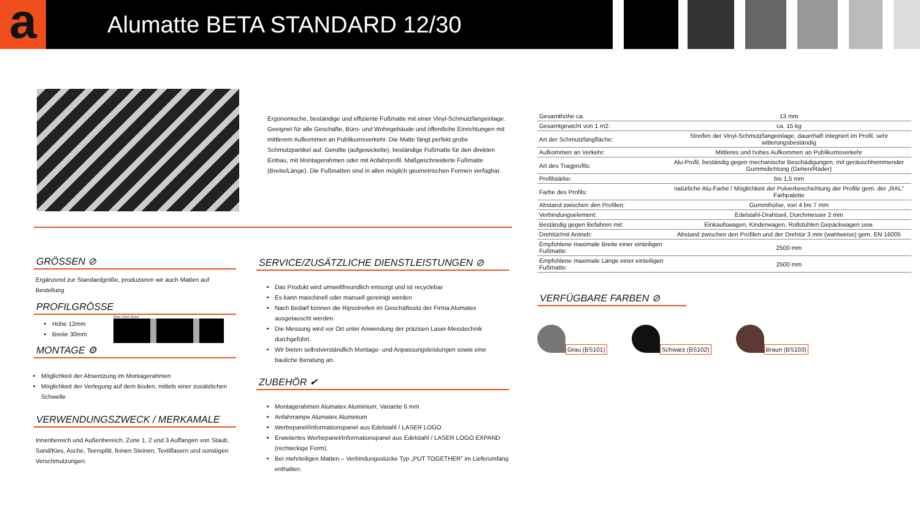a
Alumatte BETA STANDARD 12/30
Ergonomische, beständige und effiziente Fußmatte mit einer Vinyl-Schmutzfangeinlage. Geeignet für alle Geschäfte, Büro- und Wohngebäude und öffentliche Einrichtungen mit mittlerem Aufkommen an Publikumsverkehr. Die Matte fängt perfekt grobe Schmutzpartikel auf. Gerollte (aufgewickelte), beständige Fußmatte für den direkten Einbau, mit Montagerahmen oder mit Anfahrprofil. Maßgeschneiderte Fußmatte (Breite/Länge). Die Fußmatten sind in allen möglich geometrischen Formen verfügbar.
GRÖSSEN ⊘
Ergänzend zur Standardgröße, produzieren wir auch Matten auf Bestellung
PROFILGRÖSSE
Höhe 12mm
Breite 30mm
5mm 12mm 30mm
MONTAGE ⚙
Möglichkeit der Absentzung im Montagerahmen
Möglichkeit der Verlegung auf dem Boden, mittels einer zusätzlichen Schwelle
VERWENDUNGSZWECK / MERKAMALE
Innenbereich und Außenbereich, Zone 1, 2 und 3 Auffangen von Staub, Sand/Kies, Asche, Teersplitt, feinen Steinen, Textilfasern und sonstigen Verschmutzungen.
SERVICE/ZUSÄTZLICHE DIENSTLEISTUNGEN ⊘
Das Produkt wird umweltfreundlich entsorgt und ist recyclebar
Es kann maschinell oder manuell gereinigt werden
Nach Bedarf können die Ripsstreifen im Geschäftssitz der Firma Alumatex ausgetauscht werden.
Die Messung wird vor Ort unter Anwendung der präzisen Laser-Messtechnik durchgeführt.
Wir bieten selbstverständlich Montage- und Anpassungsleistungen sowie eine bauliche Beratung an.
ZUBEHÖR ✔
Montagerahmen Alumatex Aluminium, Variante 6 mm
Anfahrrampe Alumatex Aluminium
Werbepanel/Informationspanel aus Edelstahl / LASER LOGO
Erweitertes Werbepanel/Informationspanel aus Edelstahl / LASER LOGO EXPAND (rechteckige Form).
Bei mehrteiligen Matten – Verbindungsstücke Typ „PUT TOGETHER” im Lieferumfang enthalten.
| Gesamthöhe ca. | 13 mm |
| Gesamtgewicht von 1 m2: | ca. 15 kg |
| Art der Schmutzfangfläche: | Streifen der Vinyl-Schmutzfangeinlage, dauerhaft integriert im Profil, sehr witterungsbeständig |
| Aufkommen an Verkehr: | Mittleres und hohes Aufkommen an Publikumsverkehr |
| Art des Tragprofils: | Alu-Profil, beständig gegen mechanische Beschädigungen, mit geräuschhemmender Gummidichtung (Gehen/Räder) |
| Profilstärke: | bis 1,5 mm |
| Farbe des Profils: | natürliche Alu-Farbe / Möglichkeit der Pulverbeschichtung der Profile gem. der „RAL” Farbpalette |
| Abstand zwischen den Profilen: | Gummihülse, von 4 bis 7 mm |
| Verbindungselement: | Edelstahl-Drahtseil, Durchmesser 2 mm |
| Beständig gegen Befahren mit: | Einkaufswagen, Kinderwagen, Rollstühlen Gepäckwagen usw. |
| Drehtür/mit Antrieb: | Abstand zwischen den Profilen und der Drehtür 3 mm (wahlweise) gem. EN 16005 |
| Empfohlene maximale Breite einer einteiligen Fußmatte: | 2500 mm |
| Empfohlene maximale Länge einer einteiligen Fußmatte: | 2500 mm |
VERFÜGBARE FARBEN ⊘
Grau (BS101) Schwarz (BS102) Braun (BS103)